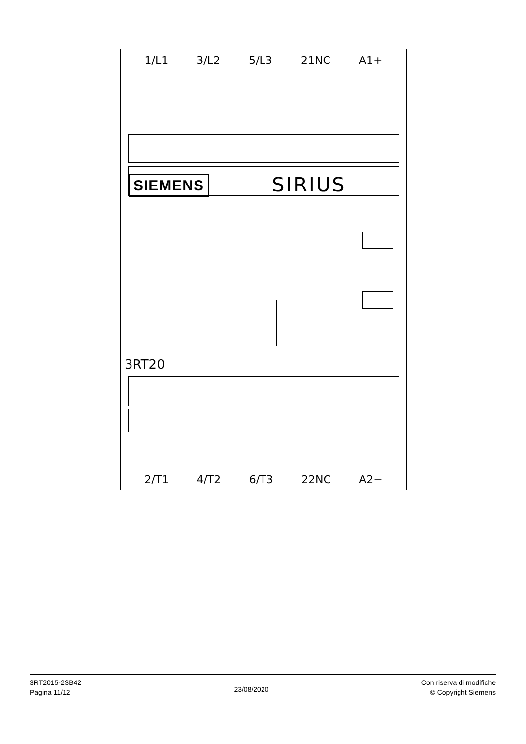1/L1 3/L2 5/L3 21NC A1+
SIEMENS SIRIUS
3RT20
2/T1 4/T2 6/T3 22NC A2−
3RT2015-2SB42
Pagina 11/12
23/08/2020
Con riserva di modifiche
© Copyright Siemens